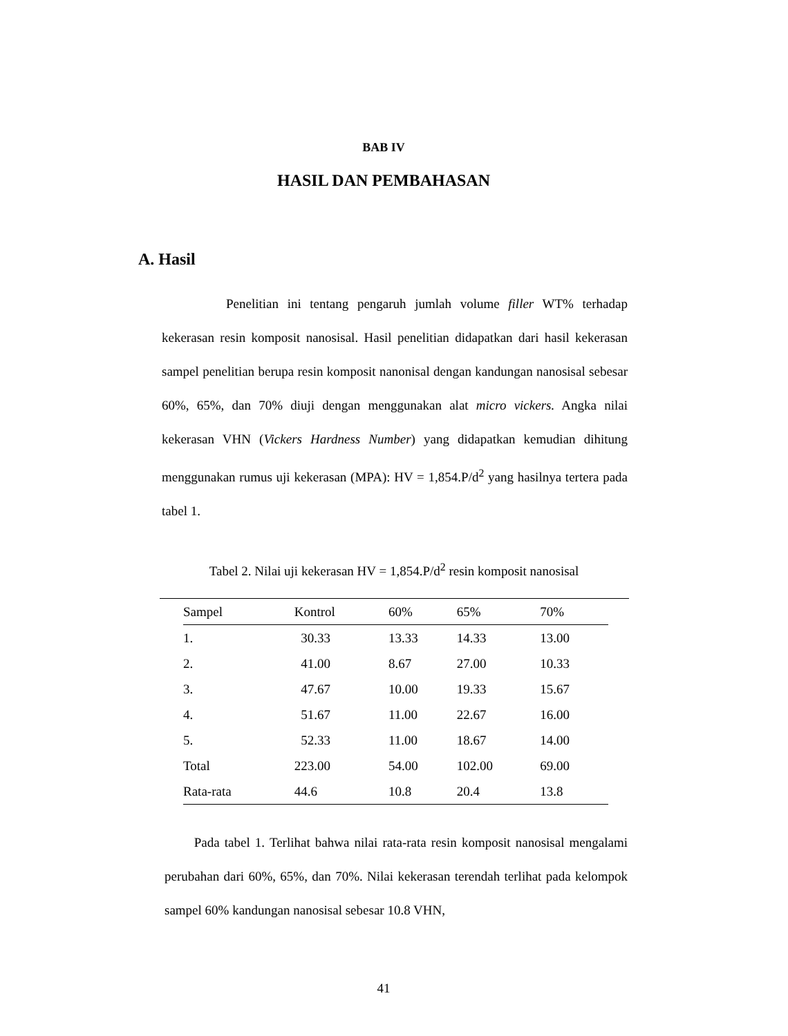BAB IV
HASIL DAN PEMBAHASAN
A. Hasil
Penelitian ini tentang pengaruh jumlah volume filler WT% terhadap kekerasan resin komposit nanosisal. Hasil penelitian didapatkan dari hasil kekerasan sampel penelitian berupa resin komposit nanonisal dengan kandungan nanosisal sebesar 60%, 65%, dan 70% diuji dengan menggunakan alat micro vickers. Angka nilai kekerasan VHN (Vickers Hardness Number) yang didapatkan kemudian dihitung menggunakan rumus uji kekerasan (MPA): HV = 1,854.P/d<sup>2</sup> yang hasilnya tertera pada tabel 1.
Tabel 2. Nilai uji kekerasan HV = 1,854.P/d<sup>2</sup> resin komposit nanosisal
| Sampel | Kontrol | 60% | 65% | 70% |
| --- | --- | --- | --- | --- |
| 1. | 30.33 | 13.33 | 14.33 | 13.00 |
| 2. | 41.00 | 8.67 | 27.00 | 10.33 |
| 3. | 47.67 | 10.00 | 19.33 | 15.67 |
| 4. | 51.67 | 11.00 | 22.67 | 16.00 |
| 5. | 52.33 | 11.00 | 18.67 | 14.00 |
| Total | 223.00 | 54.00 | 102.00 | 69.00 |
| Rata-rata | 44.6 | 10.8 | 20.4 | 13.8 |
Pada tabel 1. Terlihat bahwa nilai rata-rata resin komposit nanosisal mengalami perubahan dari 60%, 65%, dan 70%. Nilai kekerasan terendah terlihat pada kelompok sampel 60% kandungan nanosisal sebesar 10.8 VHN,
41